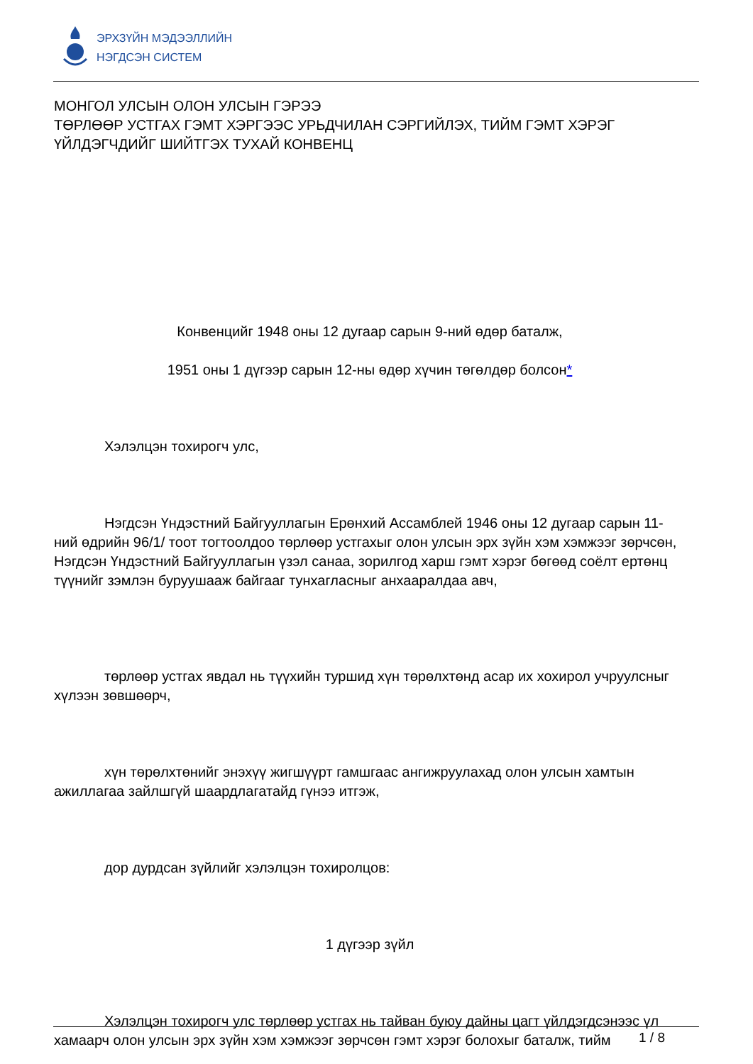ЭРХЗҮЙН МЭДЭЭЛЛИЙН
НЭГДСЭН СИСТЕМ
МОНГОЛ УЛСЫН ОЛОН УЛСЫН ГЭРЭЭ
ТӨРЛӨӨР УСТГАХ ГЭМТ ХЭРГЭЭС УРЬДЧИЛАН СЭРГИЙЛЭХ, ТИЙМ ГЭМТ ХЭРЭГ ҮЙЛДЭГЧДИЙГ ШИЙТГЭХ ТУХАЙ КОНВЕНЦ
Конвенцийг 1948 оны 12 дугаар сарын 9-ний өдөр баталж,
1951 оны 1 дүгээр сарын 12-ны өдөр хүчин төгөлдөр болсон*
Хэлэлцэн тохирогч улс,
Нэгдсэн Үндэстний Байгууллагын Ерөнхий Ассамблей 1946 оны 12 дугаар сарын 11-ний өдрийн 96/1/ тоот тогтоолдоо төрлөөр устгахыг олон улсын эрх зүйн хэм хэмжээг зөрчсөн, Нэгдсэн Үндэстний Байгууллагын үзэл санаа, зорилгод харш гэмт хэрэг бөгөөд соёлт ертөнц түүнийг зэмлэн буруушааж байгааг тунхагласныг анхааралдаа авч,
төрлөөр устгах явдал нь түүхийн туршид хүн төрөлхтөнд асар их хохирол учруулсныг хүлээн зөвшөөрч,
хүн төрөлхтөнийг энэхүү жигшүүрт гамшгаас ангижруулахад олон улсын хамтын ажиллагаа зайлшгүй шаардлагатайд гүнээ итгэж,
дор дурдсан зүйлийг хэлэлцэн тохиролцов:
1 дүгээр зүйл
Хэлэлцэн тохирогч улс төрлөөр устгах нь тайван буюу дайны цагт үйлдэгдсэнээс үл хамаарч олон улсын эрх зүйн хэм хэмжээг зөрчсөн гэмт хэрэг болохыг баталж, тийм
1 / 8